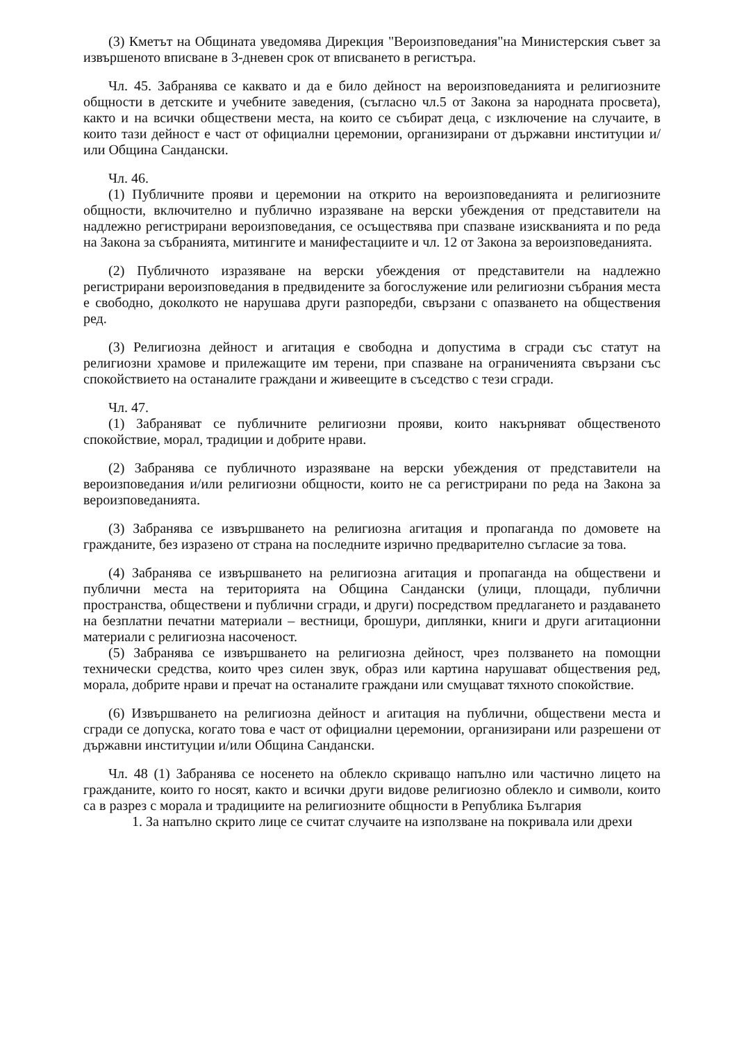(3) Кметът на Общината уведомява Дирекция "Вероизповедания"на Министерския съвет за извършеното вписване в 3-дневен срок от вписването в регистъра.
Чл. 45. Забранява се каквато и да е било дейност на вероизповеданията и религиозните общности в детските и учебните заведения, (съгласно чл.5 от Закона за народната просвета), както и на всички обществени места, на които се събират деца, с изключение на случаите, в които тази дейност е част от официални церемонии, организирани от държавни институции и/или Община Сандански.
Чл. 46.
(1) Публичните прояви и церемонии на открито на вероизповеданията и религиозните общности, включително и публично изразяване на верски убеждения от представители на надлежно регистрирани вероизповедания, се осъществява при спазване изискванията и по реда на Закона за събранията, митингите и манифестациите и чл. 12 от Закона за вероизповеданията.
(2) Публичното изразяване на верски убеждения от представители на надлежно регистрирани вероизповедания в предвидените за богослужение или религиозни събрания места е свободно, доколкото не нарушава други разпоредби, свързани с опазването на обществения ред.
(3) Религиозна дейност и агитация е свободна и допустима в сгради със статут на религиозни храмове и прилежащите им терени, при спазване на ограниченията свързани със спокойствието на останалите граждани и живеещите в съседство с тези сгради.
Чл. 47.
(1) Забраняват се публичните религиозни прояви, които накърняват общественото спокойствие, морал, традиции и добрите нрави.
(2) Забранява се публичното изразяване на верски убеждения от представители на вероизповедания и/или религиозни общности, които не са регистрирани по реда на Закона за вероизповеданията.
(3) Забранява се извършването на религиозна агитация и пропаганда по домовете на гражданите, без изразено от страна на последните изрично предварително съгласие за това.
(4) Забранява се извършването на религиозна агитация и пропаганда на обществени и публични места на територията на Община Сандански (улици, площади, публични пространства, обществени и публични сгради, и други) посредством предлагането и раздаването на безплатни печатни материали – вестници, брошури, диплянки, книги и други агитационни материали с религиозна насоченост.
(5) Забранява се извършването на религиозна дейност, чрез ползването на помощни технически средства, които чрез силен звук, образ или картина нарушават обществения ред, морала, добрите нрави и пречат на останалите граждани или смущават тяхното спокойствие.
(6) Извършването на религиозна дейност и агитация на публични, обществени места и сгради се допуска, когато това е част от официални церемонии, организирани или разрешени от държавни институции и/или Община Сандански.
Чл. 48 (1) Забранява се носенето на облекло скриващо напълно или частично лицето на гражданите, които го носят, както и всички други видове религиозно облекло и символи, които са в разрез с морала и традициите на религиозните общности в Република България
1. За напълно скрито лице се считат случаите на използване на покривала или дрехи